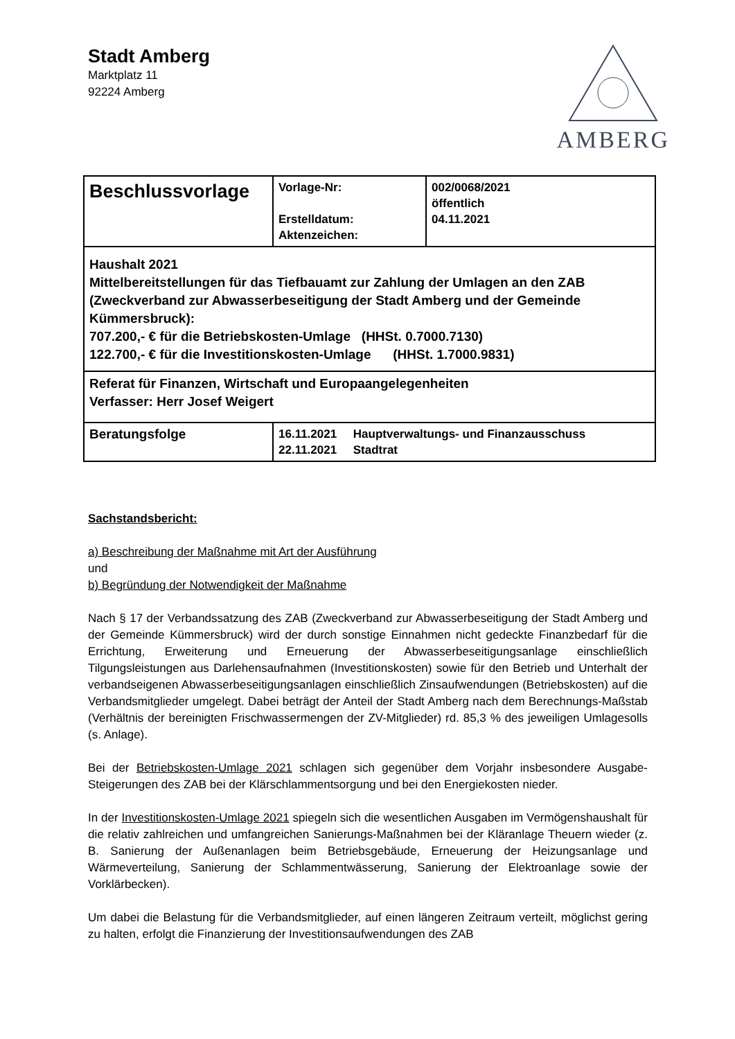Stadt Amberg
Marktplatz 11
92224 Amberg
AMBERG
| Beschlussvorlage | Vorlage-Nr: Erstelldatum: Aktenzeichen: | 002/0068/2021 öffentlich 04.11.2021 |
| Haushalt 2021 Mittelbereitstellungen für das Tiefbauamt zur Zahlung der Umlagen an den ZAB (Zweckverband zur Abwasserbeseitigung der Stadt Amberg und der Gemeinde Kümmersbruck): 707.200,- € für die Betriebskosten-Umlage (HHSt. 0.7000.7130) 122.700,- € für die Investitionskosten-Umlage (HHSt. 1.7000.9831) | | |
| Referat für Finanzen, Wirtschaft und Europaangelegenheiten Verfasser: Herr Josef Weigert | | |
| Beratungsfolge | 16.11.2021 Hauptverwaltungs- und Finanzausschuss 22.11.2021 Stadtrat | |
Sachstandsbericht:
a) Beschreibung der Maßnahme mit Art der Ausführung
und
b) Begründung der Notwendigkeit der Maßnahme
Nach § 17 der Verbandssatzung des ZAB (Zweckverband zur Abwasserbeseitigung der Stadt Amberg und der Gemeinde Kümmersbruck) wird der durch sonstige Einnahmen nicht gedeckte Finanzbedarf für die Errichtung, Erweiterung und Erneuerung der Abwasserbeseitigungsanlage einschließlich Tilgungsleistungen aus Darlehensaufnahmen (Investitionskosten) sowie für den Betrieb und Unterhalt der verbandseigenen Abwasserbeseitigungsanlagen einschließlich Zinsaufwendungen (Betriebskosten) auf die Verbandsmitglieder umgelegt. Dabei beträgt der Anteil der Stadt Amberg nach dem Berechnungs-Maßstab (Verhältnis der bereinigten Frischwassermengen der ZV-Mitglieder) rd. 85,3 % des jeweiligen Umlagesolls (s. Anlage).
Bei der Betriebskosten-Umlage 2021 schlagen sich gegenüber dem Vorjahr insbesondere Ausgabe-Steigerungen des ZAB bei der Klärschlammentsorgung und bei den Energiekosten nieder.
In der Investitionskosten-Umlage 2021 spiegeln sich die wesentlichen Ausgaben im Vermögenshaushalt für die relativ zahlreichen und umfangreichen Sanierungs-Maßnahmen bei der Kläranlage Theuern wieder (z. B. Sanierung der Außenanlagen beim Betriebsgebäude, Erneuerung der Heizungsanlage und Wärmeverteilung, Sanierung der Schlammentwässerung, Sanierung der Elektroanlage sowie der Vorklärbecken).
Um dabei die Belastung für die Verbandsmitglieder, auf einen längeren Zeitraum verteilt, möglichst gering zu halten, erfolgt die Finanzierung der Investitionsaufwendungen des ZAB